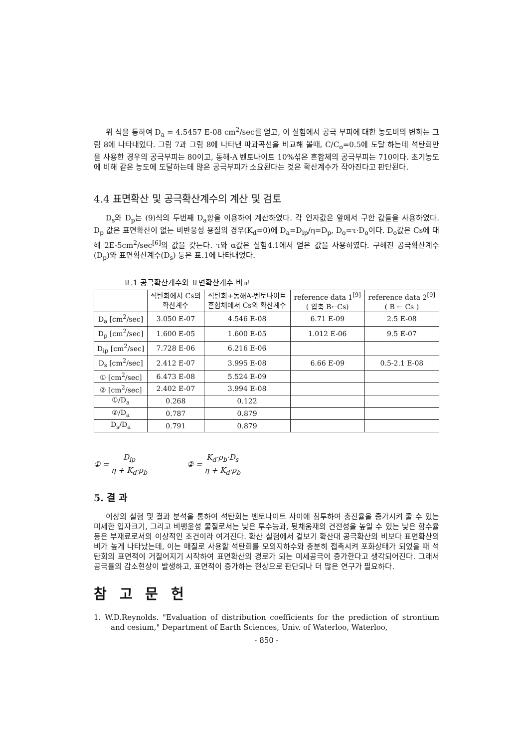위 식을 통하여 D<sub>a</sub> = 4.5457 E-08 cm<sup>2</sup>/sec를 얻고, 이 실험에서 공극 부피에 대한 농도비의 변화는 그림 8에 나타내었다. 그림 7과 그림 8에 나타낸 파과곡선을 비교해 볼때, C/C<sub>o</sub>=0.5에 도달 하는데 석탄회만을 사용한 경우의 공극부피는 80이고, 동해-A 벤토나이트 10%섞은 혼합체의 공극부피는 710이다. 초기농도에 비해 같은 농도에 도달하는데 많은 공극부피가 소요된다는 것은 확산계수가 작아진다고 판단된다.
4.4 표면확산 및 공극확산계수의 계산 및 검토
D<sub>s</sub>와 D<sub>p</sub>는 (9)식의 두번째 D<sub>a</sub>항을 이용하여 계산하였다. 각 인자값은 앞에서 구한 값들을 사용하였다. D<sub>p</sub> 값은 표면확산이 없는 비반응성 용질의 경우(K<sub>d</sub>=0)에 D<sub>a</sub>=D<sub>ip</sub>/η=D<sub>p</sub>, D<sub>o</sub>=τ·D<sub>o</sub>이다. D<sub>o</sub>값은 Cs에 대해 2E-5cm<sup>2</sup>/sec<sup>[6]</sup>의 값을 갖는다. τ와 α값은 실험4.1에서 얻은 값을 사용하였다. 구해진 공극확산계수(D<sub>p</sub>)와 표면확산계수(D<sub>s</sub>) 등은 표.1에 나타내었다.
표.1 공극확산계수와 표면확산계수 비교
| | 석탄회에서 Cs의 확산계수 | 석탄회+동해A-벤토나이트 혼합체에서 Cs의 확산계수 | reference data 1<sup>[9]</sup> ( 압축 B←Cs) | reference data 2<sup>[9]</sup> ( B ← Cs ) |
| --- | --- | --- | --- | --- |
| D<sub>a</sub> [cm<sup>2</sup>/sec] | 3.050 E-07 | 4.546 E-08 | 6.71 E-09 | 2.5 E-08 |
| D<sub>p</sub> [cm<sup>2</sup>/sec] | 1.600 E-05 | 1.600 E-05 | 1.012 E-06 | 9.5 E-07 |
| D<sub>ip</sub> [cm<sup>2</sup>/sec] | 7.728 E-06 | 6.216 E-06 | | |
| D<sub>s</sub> [cm<sup>2</sup>/sec] | 2.412 E-07 | 3.995 E-08 | 6.66 E-09 | 0.5-2.1 E-08 |
| ① [cm<sup>2</sup>/sec] | 6.473 E-08 | 5.524 E-09 | | |
| ② [cm<sup>2</sup>/sec] | 2.402 E-07 | 3.994 E-08 | | |
| ①/D<sub>a</sub> | 0.268 | 0.122 | | |
| ②/D<sub>a</sub> | 0.787 | 0.879 | | |
| D<sub>s</sub>/D<sub>a</sub> | 0.791 | 0.879 | | |
① = D<sub>ip</sub> η + K<sub>d</sub>·ρ<sub>b</sub> ② = K<sub>d</sub>·ρ<sub>b</sub>·D<sub>s</sub> η + K<sub>d</sub>·ρ<sub>b</sub>
5. 결 과
이상의 실험 및 결과 분석을 통하여 석탄회는 벤토나이트 사이에 침투하여 충진율을 증가시켜 줄 수 있는 미세한 입자크기, 그리고 비팽윤성 물질로서는 낮은 투수능과, 뒷채움재의 건전성을 높일 수 있는 낮은 함수율등은 부재료로서의 이상적인 조건이라 여겨진다. 확산 실험에서 겉보기 확산대 공극확산의 비보다 표면확산의 비가 높게 나타났는데, 이는 매질로 사용할 석탄회를 모의지하수와 충분히 접촉시켜 포화상태가 되었을 때 석탄회의 표면적이 거칠어지기 시작하여 표면확산의 경로가 되는 미세공극이 증가한다고 생각되어진다. 그래서 공극률의 감소현상이 발생하고, 표면적이 증가하는 현상으로 판단되나 더 많은 연구가 필요하다.
참 고 문 헌
1. W.D.Reynolds. "Evaluation of distribution coefficients for the prediction of strontium and cesium," Department of Earth Sciences, Univ. of Waterloo, Waterloo,
- 850 -